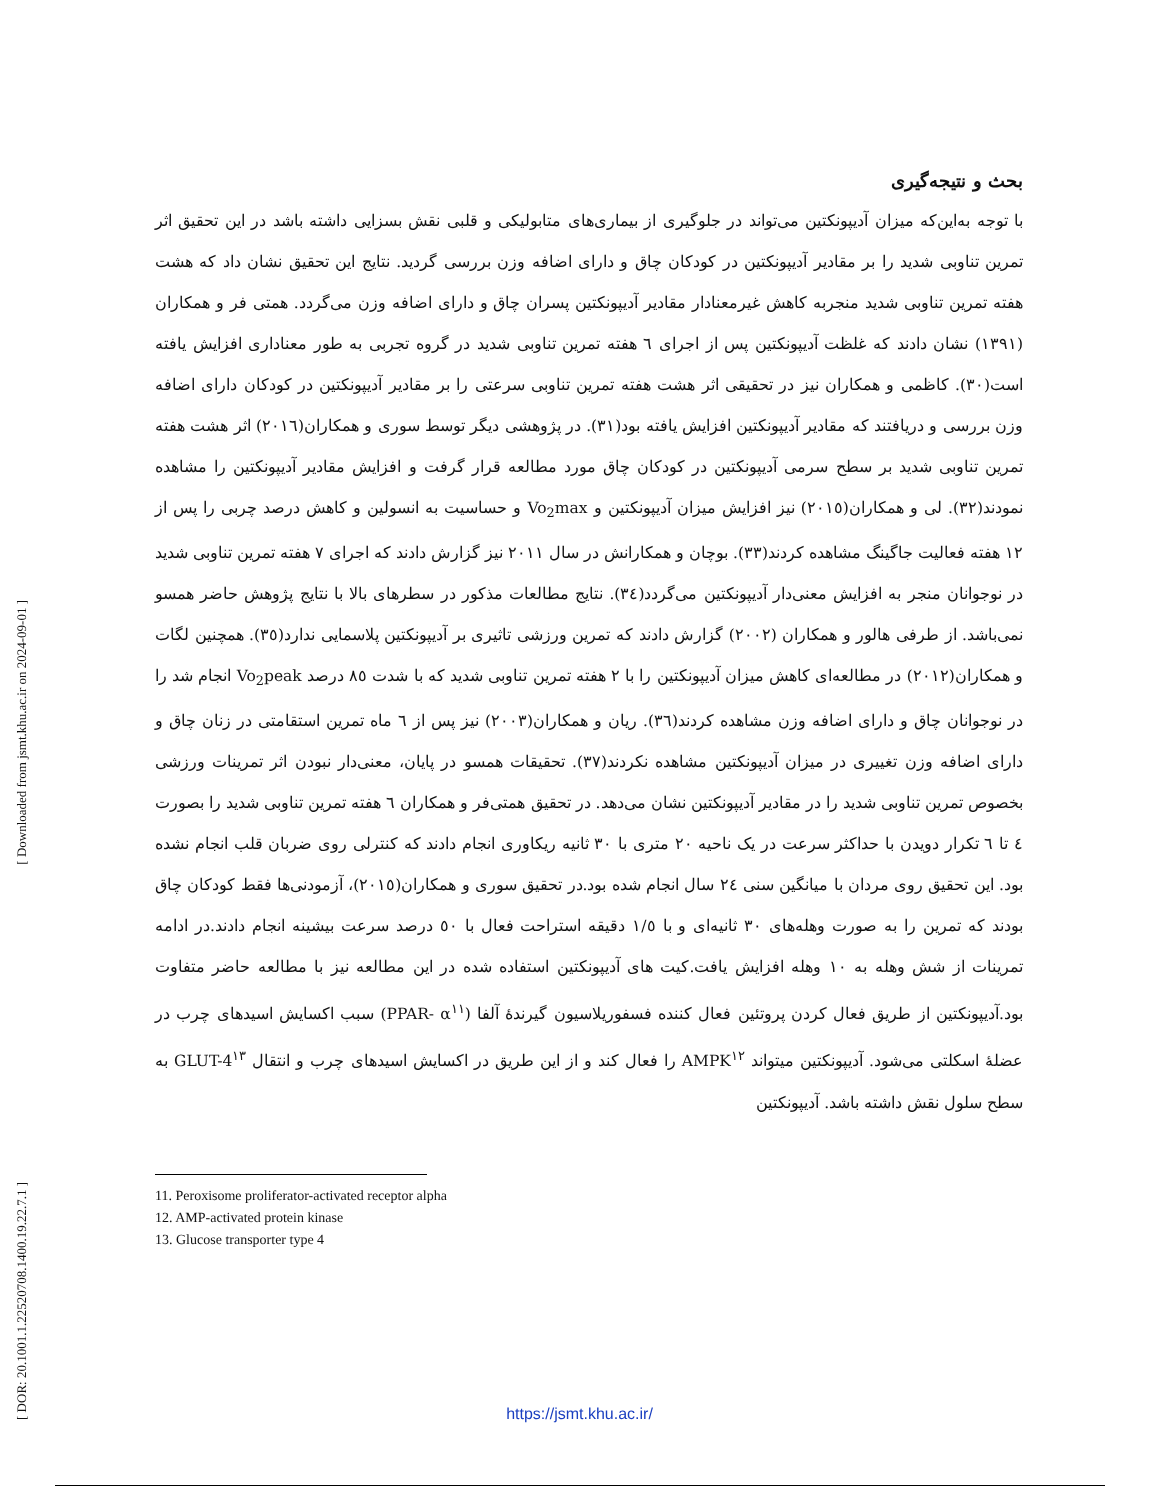[ Downloaded from jsmt.khu.ac.ir on 2024-09-01 ]
[ DOR: 20.1001.1.22520708.1400.19.22.7.1 ]
بحث و نتیجه‌گیری
با توجه به‌این‌که میزان آدیپونکتین می‌تواند در جلوگیری از بیماری‌های متابولیکی و قلبی نقش بسزایی داشته باشد در این تحقیق اثر تمرین تناوبی شدید را بر مقادیر آدیپونکتین در کودکان چاق و دارای اضافه وزن بررسی گردید. نتایج این تحقیق نشان داد که هشت هفته تمرین تناوبی شدید منجربه کاهش غیرمعنادار مقادیر آدیپونکتین پسران چاق و دارای اضافه وزن می‌گردد. همتی فر و همکاران (۱۳۹۱) نشان دادند که غلظت آدیپونکتین پس از اجرای ٦ هفته تمرین تناوبی شدید در گروه تجربی به طور معناداری افزایش یافته است(۳۰). کاظمی و همکاران نیز در تحقیقی اثر هشت هفته تمرین تناوبی سرعتی را بر مقادیر آدیپونکتین در کودکان دارای اضافه وزن بررسی و دریافتند که مقادیر آدیپونکتین افزایش یافته بود(۳۱). در پژوهشی دیگر توسط سوری و همکاران(۲۰۱٦) اثر هشت هفته تمرین تناوبی شدید بر سطح سرمی آدیپونکتین در کودکان چاق مورد مطالعه قرار گرفت و افزایش مقادیر آدیپونکتین را مشاهده نمودند(۳۲). لی و همکاران(۲۰۱٥) نیز افزایش میزان آدیپونکتین و Vo<sub>2</sub>max و حساسیت به انسولین و کاهش درصد چربی را پس از ۱۲ هفته فعالیت جاگینگ مشاهده کردند(۳۳). بوچان و همکارانش در سال ۲۰۱۱ نیز گزارش دادند که اجرای ۷ هفته تمرین تناوبی شدید در نوجوانان منجر به افزایش معنی‌دار آدیپونکتین می‌گردد(۳٤). نتایج مطالعات مذکور در سطرهای بالا با نتایج پژوهش حاضر همسو نمی‌باشد. از طرفی هالور و همکاران (۲۰۰۲) گزارش دادند که تمرین ورزشی تاثیری بر آدیپونکتین پلاسمایی ندارد(۳٥). همچنین لگات و همکاران(۲۰۱۲) در مطالعه‌ای کاهش میزان آدیپونکتین را با ۲ هفته تمرین تناوبی شدید که با شدت ۸٥ درصد Vo<sub>2</sub>peak انجام شد را در نوجوانان چاق و دارای اضافه وزن مشاهده کردند(۳٦). ریان و همکاران(۲۰۰۳) نیز پس از ٦ ماه تمرین استقامتی در زنان چاق و دارای اضافه وزن تغییری در میزان آدیپونکتین مشاهده نکردند(۳۷). تحقیقات همسو در پایان، معنی‌دار نبودن اثر تمرینات ورزشی بخصوص تمرین تناوبی شدید را در مقادیر آدیپونکتین نشان می‌دهد. در تحقیق همتی‌فر و همکاران ٦ هفته تمرین تناوبی شدید را بصورت ٤ تا ٦ تکرار دویدن با حداکثر سرعت در یک ناحیه ۲۰ متری با ۳۰ ثانیه ریکاوری انجام دادند که کنترلی روی ضربان قلب انجام نشده بود. این تحقیق روی مردان با میانگین سنی ۲٤ سال انجام شده بود.در تحقیق سوری و همکاران(۲۰۱٥)، آزمودنی‌ها فقط کودکان چاق بودند که تمرین را به صورت وهله‌های ۳۰ ثانیه‌ای و با ۱/٥ دقیقه استراحت فعال با ٥۰ درصد سرعت بیشینه انجام دادند.در ادامه تمرینات از شش وهله به ۱۰ وهله افزایش یافت.کیت های آدیپونکتین استفاده شده در این مطالعه نیز با مطالعه حاضر متفاوت بود.آدیپونکتین از طریق فعال کردن پروتئین فعال کننده فسفوریلاسیون گیرندهٔ آلفا (PPAR- α<sup>۱۱</sup>) سبب اکسایش اسیدهای چرب در عضلهٔ اسکلتی می‌شود. آدیپونکتین میتواند AMPK<sup>۱۲</sup> را فعال کند و از این طریق در اکسایش اسیدهای چرب و انتقال GLUT-4<sup>۱۳</sup> به سطح سلول نقش داشته باشد. آدیپونکتین
11. Peroxisome proliferator-activated receptor alpha
12. AMP-activated protein kinase
13. Glucose transporter type 4
https://jsmt.khu.ac.ir/